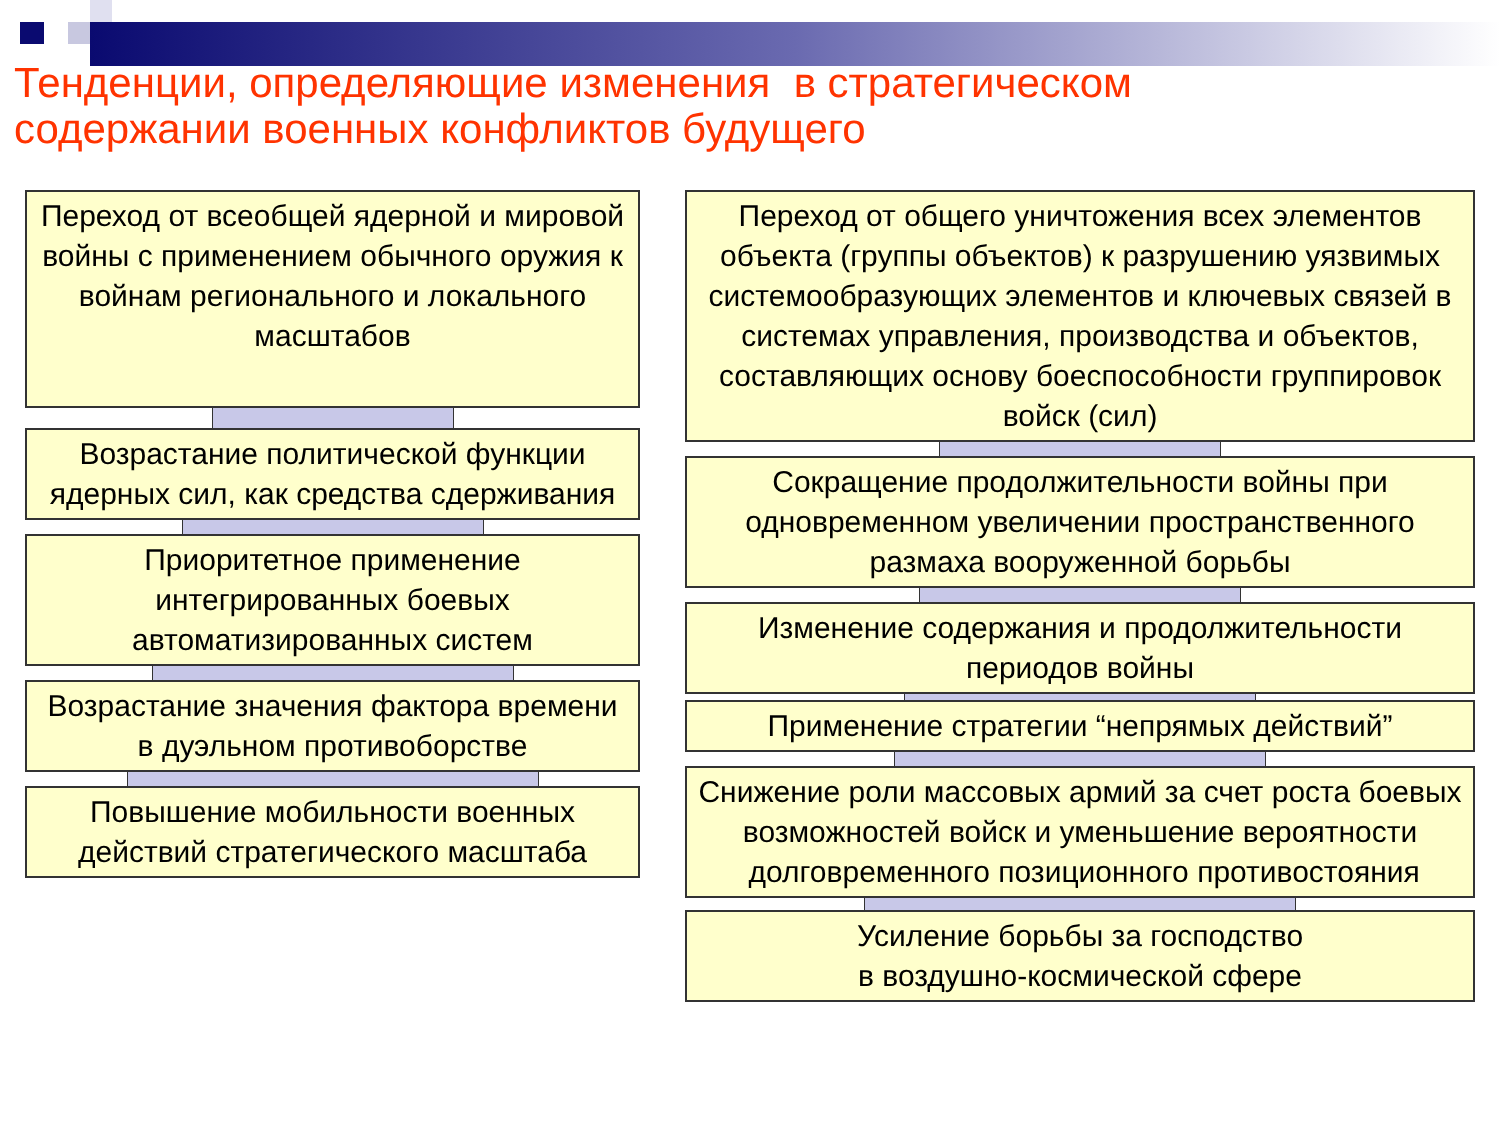Тенденции, определяющие изменения в стратегическом
содержании военных конфликтов будущего
Переход от всеобщей ядерной и мировой войны с применением обычного оружия к войнам регионального и локального масштабов
Возрастание политической функции ядерных сил, как средства сдерживания
Приоритетное применение интегрированных боевых автоматизированных систем
Возрастание значения фактора времени в дуэльном противоборстве
Повышение мобильности военных действий стратегического масштаба
Переход от общего уничтожения всех элементов объекта (группы объектов) к разрушению уязвимых системообразующих элементов и ключевых связей в системах управления, производства и объектов, составляющих основу боеспособности группировок войск (сил)
Сокращение продолжительности войны при одновременном увеличении пространственного размаха вооруженной борьбы
Изменение содержания и продолжительности периодов войны
Применение стратегии “непрямых действий”
Снижение роли массовых армий за счет роста боевых возможностей войск и уменьшение вероятности долговременного позиционного противостояния
Усиление борьбы за господство
в воздушно-космической сфере